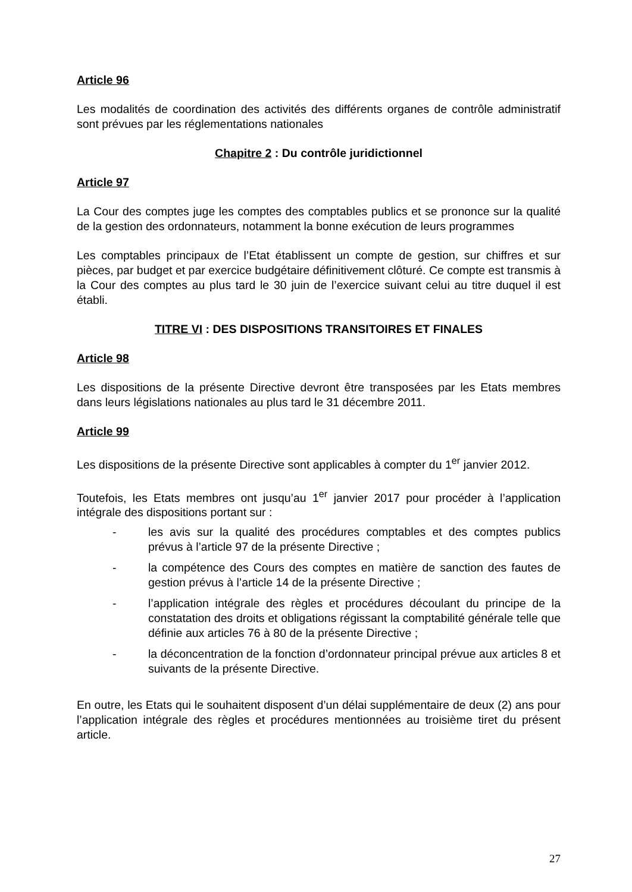Article 96
Les modalités de coordination des activités des différents organes de contrôle administratif sont prévues par les réglementations nationales
Chapitre 2 : Du contrôle juridictionnel
Article 97
La Cour des comptes juge les comptes des comptables publics et se prononce sur la qualité de la gestion des ordonnateurs, notamment la bonne exécution de leurs programmes
Les comptables principaux de l’Etat établissent un compte de gestion, sur chiffres et sur pièces, par budget et par exercice budgétaire définitivement clôturé. Ce compte est transmis à la Cour des comptes au plus tard le 30 juin de l’exercice suivant celui au titre duquel il est établi.
TITRE VI : DES DISPOSITIONS TRANSITOIRES ET FINALES
Article 98
Les dispositions de la présente Directive devront être transposées par les Etats membres dans leurs législations nationales au plus tard le 31 décembre 2011.
Article 99
Les dispositions de la présente Directive sont applicables à compter du 1<sup>er</sup> janvier 2012.
Toutefois, les Etats membres ont jusqu’au 1<sup>er</sup> janvier 2017 pour procéder à l’application intégrale des dispositions portant sur :
- les avis sur la qualité des procédures comptables et des comptes publics prévus à l’article 97 de la présente Directive ;
- la compétence des Cours des comptes en matière de sanction des fautes de gestion prévus à l’article 14 de la présente Directive ;
- l’application intégrale des règles et procédures découlant du principe de la constatation des droits et obligations régissant la comptabilité générale telle que définie aux articles 76 à 80 de la présente Directive ;
- la déconcentration de la fonction d’ordonnateur principal prévue aux articles 8 et suivants de la présente Directive.
En outre, les Etats qui le souhaitent disposent d’un délai supplémentaire de deux (2) ans pour l’application intégrale des règles et procédures mentionnées au troisième tiret du présent article.
27